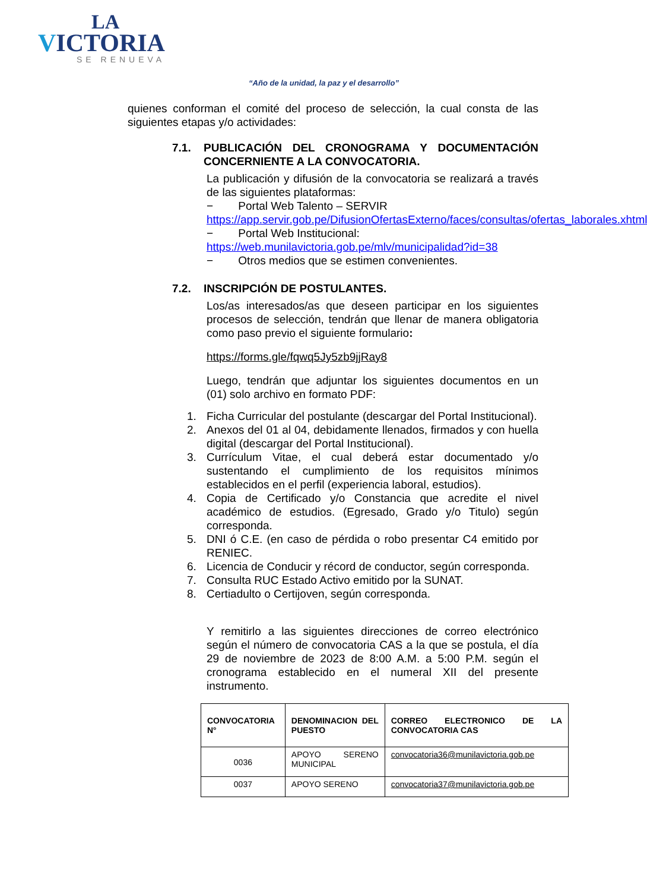LA
VICTORIA
SE RENUEVA
“Año de la unidad, la paz y el desarrollo”
quienes conforman el comité del proceso de selección, la cual consta de las siguientes etapas y/o actividades:
7.1. PUBLICACIÓN DEL CRONOGRAMA Y DOCUMENTACIÓN CONCERNIENTE A LA CONVOCATORIA.
La publicación y difusión de la convocatoria se realizará a través de las siguientes plataformas:
− Portal Web Talento – SERVIR
https://app.servir.gob.pe/DifusionOfertasExterno/faces/consultas/ofertas_laborales.xhtml
− Portal Web Institucional:
https://web.munilavictoria.gob.pe/mlv/municipalidad?id=38
− Otros medios que se estimen convenientes.
7.2. INSCRIPCIÓN DE POSTULANTES.
Los/as interesados/as que deseen participar en los siguientes procesos de selección, tendrán que llenar de manera obligatoria como paso previo el siguiente formulario:
https://forms.gle/fqwq5Jy5zb9jjRay8
Luego, tendrán que adjuntar los siguientes documentos en un (01) solo archivo en formato PDF:
1. Ficha Curricular del postulante (descargar del Portal Institucional).
2. Anexos del 01 al 04, debidamente llenados, firmados y con huella digital (descargar del Portal Institucional).
3. Currículum Vitae, el cual deberá estar documentado y/o sustentando el cumplimiento de los requisitos mínimos establecidos en el perfil (experiencia laboral, estudios).
4. Copia de Certificado y/o Constancia que acredite el nivel académico de estudios. (Egresado, Grado y/o Titulo) según corresponda.
5. DNI ó C.E. (en caso de pérdida o robo presentar C4 emitido por RENIEC.
6. Licencia de Conducir y récord de conductor, según corresponda.
7. Consulta RUC Estado Activo emitido por la SUNAT.
8. Certiadulto o Certijoven, según corresponda.
Y remitirlo a las siguientes direcciones de correo electrónico según el número de convocatoria CAS a la que se postula, el día 29 de noviembre de 2023 de 8:00 A.M. a 5:00 P.M. según el cronograma establecido en el numeral XII del presente instrumento.
| CONVOCATORIA N° | DENOMINACION DEL PUESTO | CORREO ELECTRONICO DE LA CONVOCATORIA CAS |
| --- | --- | --- |
| 0036 | APOYO SERENO MUNICIPAL | convocatoria36@munilavictoria.gob.pe |
| 0037 | APOYO SERENO | convocatoria37@munilavictoria.gob.pe |